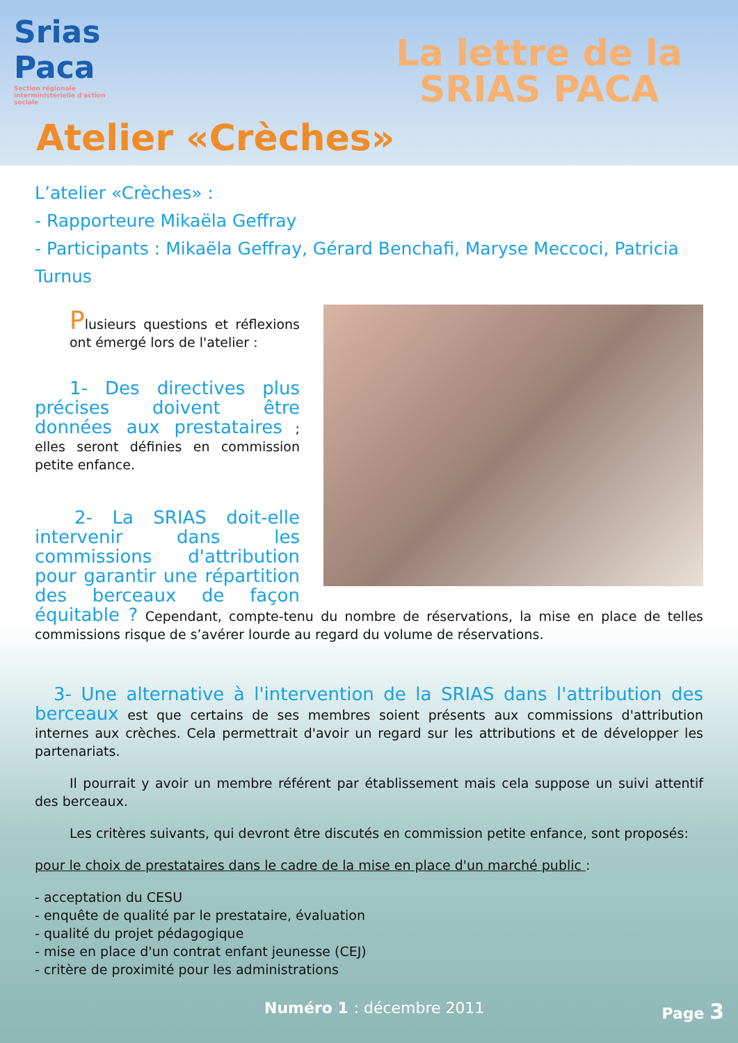Srias Paca
Section régionale interministérielle d'action sociale
La lettre de la
SRIAS PACA
Atelier «Crèches»
L’atelier «Crèches» :
- Rapporteure Mikaëla Geffray
- Participants : Mikaëla Geffray, Gérard Benchafi, Maryse Meccoci, Patricia Turnus
Plusieurs questions et réflexions ont émergé lors de l'atelier :
1- Des directives plus précises doivent être données aux prestataires ; elles seront définies en commission petite enfance.
2- La SRIAS doit-elle intervenir dans les commissions d'attribution pour garantir une répartition des berceaux de façon équitable ? Cependant, compte-tenu du nombre de réservations, la mise en place de telles commissions risque de s’avérer lourde au regard du volume de réservations.
3- Une alternative à l'intervention de la SRIAS dans l'attribution des berceaux est que certains de ses membres soient présents aux commissions d'attribution internes aux crèches. Cela permettrait d'avoir un regard sur les attributions et de développer les partenariats.
Il pourrait y avoir un membre référent par établissement mais cela suppose un suivi attentif des berceaux.
Les critères suivants, qui devront être discutés en commission petite enfance, sont proposés:
pour le choix de prestataires dans le cadre de la mise en place d'un marché public :
- acceptation du CESU
- enquête de qualité par le prestataire, évaluation
- qualité du projet pédagogique
- mise en place d'un contrat enfant jeunesse (CEJ)
- critère de proximité pour les administrations
Numéro 1 : décembre 2011 Page 3